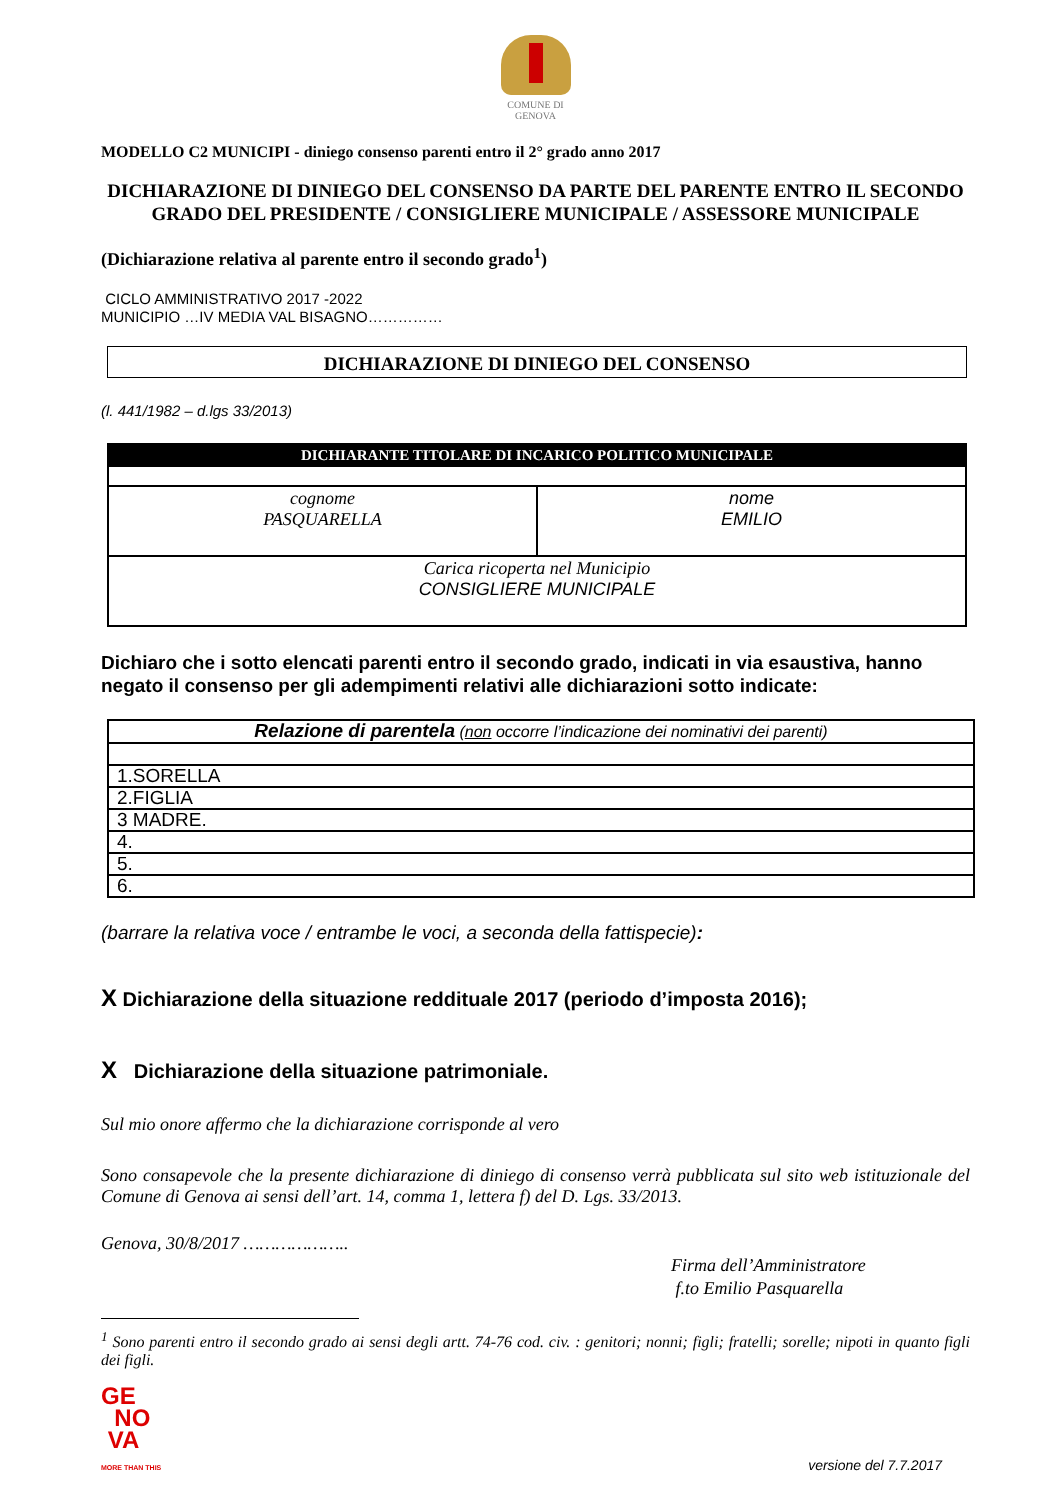COMUNE DI
GENOVA
MODELLO C2 MUNICIPI - diniego consenso parenti entro il 2° grado anno 2017
DICHIARAZIONE DI DINIEGO DEL CONSENSO DA PARTE DEL PARENTE ENTRO IL SECONDO GRADO DEL PRESIDENTE / CONSIGLIERE MUNICIPALE / ASSESSORE MUNICIPALE
(Dichiarazione relativa al parente entro il secondo grado<sup>1</sup>)
CICLO AMMINISTRATIVO 2017 -2022
MUNICIPIO …IV MEDIA VAL BISAGNO……………
DICHIARAZIONE DI DINIEGO DEL CONSENSO
(l. 441/1982 – d.lgs 33/2013)
| DICHIARANTE TITOLARE DI INCARICO POLITICO MUNICIPALE | |
| cognome PASQUARELLA | nome EMILIO |
| Carica ricoperta nel Municipio CONSIGLIERE MUNICIPALE | |
Dichiaro che i sotto elencati parenti entro il secondo grado, indicati in via esaustiva, hanno negato il consenso per gli adempimenti relativi alle dichiarazioni sotto indicate:
| Relazione di parentela ( non occorre l’indicazione dei nominativi dei parenti) |
| 1.SORELLA |
| 2.FIGLIA |
| 3 MADRE. |
| 4. |
| 5. |
| 6. |
(barrare la relativa voce / entrambe le voci, a seconda della fattispecie):
X Dichiarazione della situazione reddituale 2017 (periodo d’imposta 2016);
X Dichiarazione della situazione patrimoniale.
Sul mio onore affermo che la dichiarazione corrisponde al vero
Sono consapevole che la presente dichiarazione di diniego di consenso verrà pubblicata sul sito web istituzionale del Comune di Genova ai sensi dell’art. 14, comma 1, lettera f) del D. Lgs. 33/2013.
Genova, 30/8/2017 ………………..
Firma dell’Amministratore
f.to Emilio Pasquarella
<sup>1</sup> Sono parenti entro il secondo grado ai sensi degli artt. 74-76 cod. civ. : genitori; nonni; figli; fratelli; sorelle; nipoti in quanto figli dei figli.
GE
NO
VA
MORE THAN THIS
versione del 7.7.2017